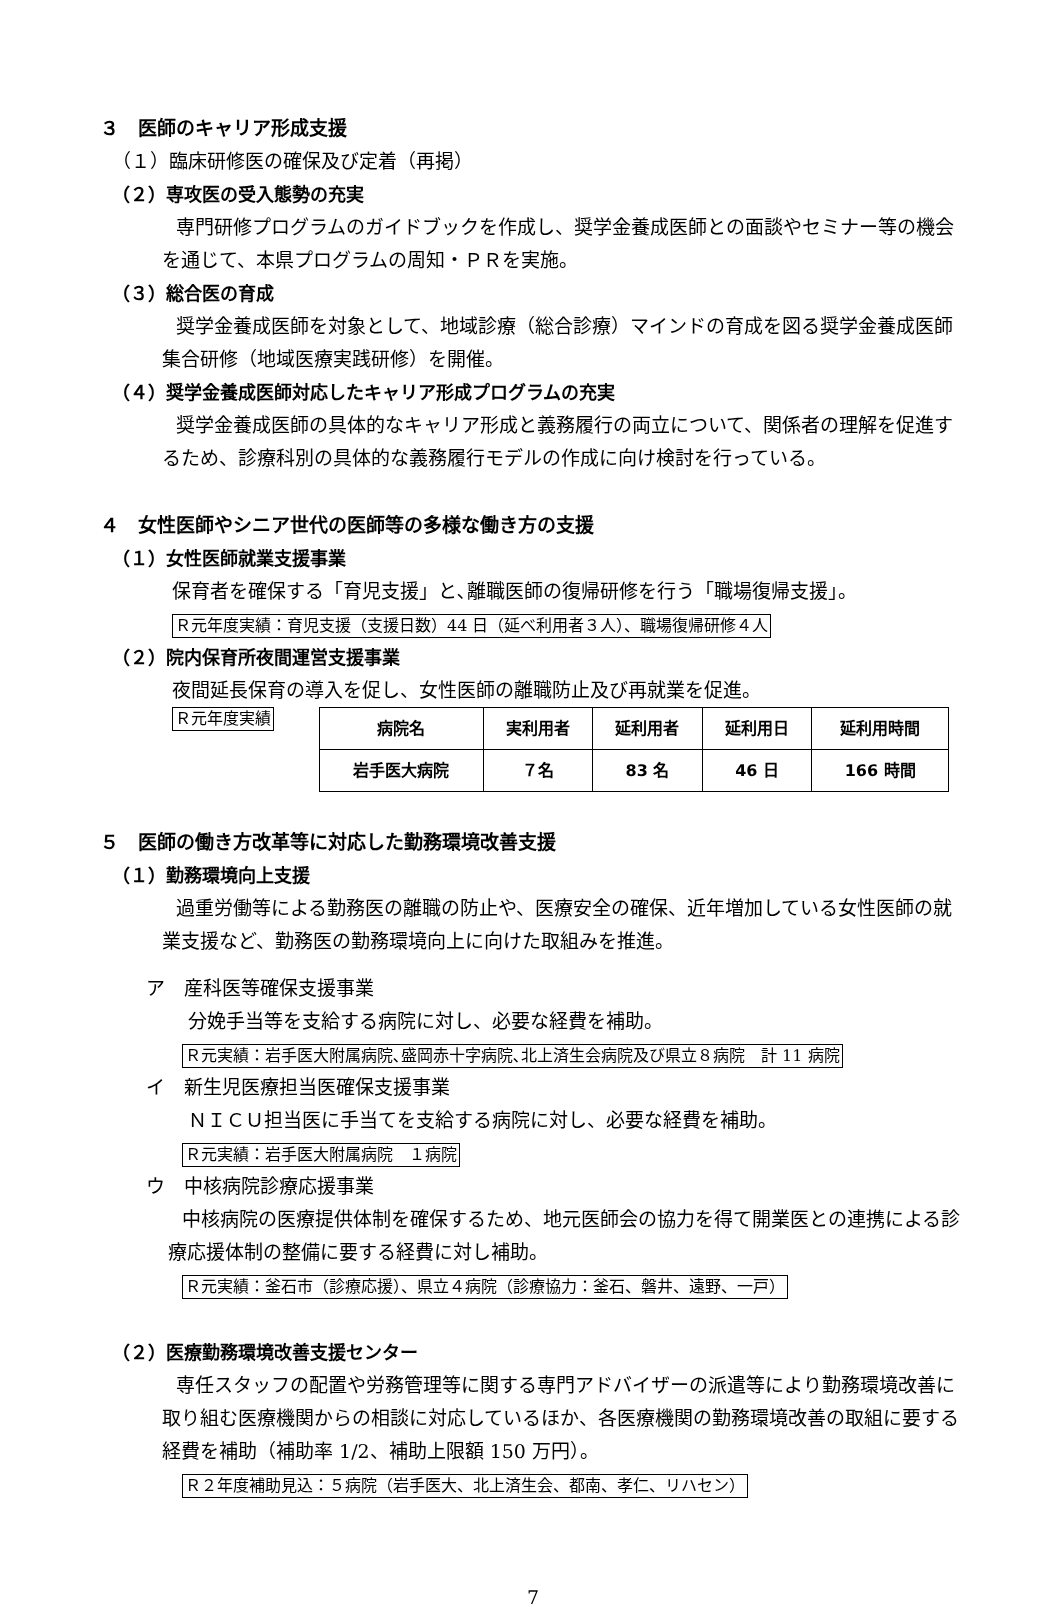３　医師のキャリア形成支援
（１）臨床研修医の確保及び定着（再掲）
（２）専攻医の受入態勢の充実
専門研修プログラムのガイドブックを作成し、奨学金養成医師との面談やセミナー等の機会を通じて、本県プログラムの周知・ＰＲを実施。
（３）総合医の育成
奨学金養成医師を対象として、地域診療（総合診療）マインドの育成を図る奨学金養成医師集合研修（地域医療実践研修）を開催。
（４）奨学金養成医師対応したキャリア形成プログラムの充実
奨学金養成医師の具体的なキャリア形成と義務履行の両立について、関係者の理解を促進するため、診療科別の具体的な義務履行モデルの作成に向け検討を行っている。
４　女性医師やシニア世代の医師等の多様な働き方の支援
（１）女性医師就業支援事業
保育者を確保する「育児支援」と､離職医師の復帰研修を行う「職場復帰支援」。
Ｒ元年度実績：育児支援（支援日数）44 日（延べ利用者３人）、職場復帰研修４人
（２）院内保育所夜間運営支援事業
夜間延長保育の導入を促し、女性医師の離職防止及び再就業を促進。
Ｒ元年度実績
| 病院名 | 実利用者 | 延利用者 | 延利用日 | 延利用時間 |
| --- | --- | --- | --- | --- |
| 岩手医大病院 | ７名 | 83 名 | 46 日 | 166 時間 |
５　医師の働き方改革等に対応した勤務環境改善支援
（１）勤務環境向上支援
過重労働等による勤務医の離職の防止や、医療安全の確保、近年増加している女性医師の就業支援など、勤務医の勤務環境向上に向けた取組みを推進。
ア　産科医等確保支援事業
分娩手当等を支給する病院に対し、必要な経費を補助。
Ｒ元実績：岩手医大附属病院､盛岡赤十字病院､北上済生会病院及び県立８病院　計 11 病院
イ　新生児医療担当医確保支援事業
ＮＩＣＵ担当医に手当てを支給する病院に対し、必要な経費を補助。
Ｒ元実績：岩手医大附属病院　１病院
ウ　中核病院診療応援事業
中核病院の医療提供体制を確保するため、地元医師会の協力を得て開業医との連携による診療応援体制の整備に要する経費に対し補助。
Ｒ元実績：釜石市（診療応援）、県立４病院（診療協力：釜石、磐井、遠野、一戸）
（２）医療勤務環境改善支援センター
専任スタッフの配置や労務管理等に関する専門アドバイザーの派遣等により勤務環境改善に取り組む医療機関からの相談に対応しているほか、各医療機関の勤務環境改善の取組に要する経費を補助（補助率 1/2、補助上限額 150 万円）。
Ｒ２年度補助見込：５病院（岩手医大、北上済生会、都南、孝仁、リハセン）
7